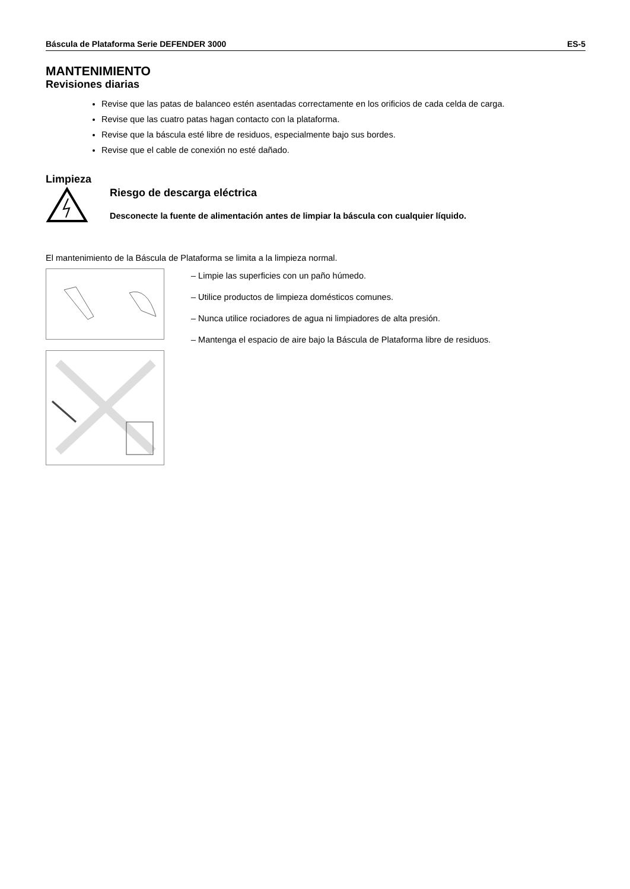Báscula de Plataforma Serie DEFENDER 3000 ES-5
MANTENIMIENTO
Revisiones diarias
Revise que las patas de balanceo estén asentadas correctamente en los orificios de cada celda de carga.
Revise que las cuatro patas hagan contacto con la plataforma.
Revise que la báscula esté libre de residuos, especialmente bajo sus bordes.
Revise que el cable de conexión no esté dañado.
Limpieza
Riesgo de descarga eléctrica
Desconecte la fuente de alimentación antes de limpiar la báscula con cualquier líquido.
El mantenimiento de la Báscula de Plataforma se limita a la limpieza normal.
– Limpie las superficies con un paño húmedo.
– Utilice productos de limpieza domésticos comunes.
– Nunca utilice rociadores de agua ni limpiadores de alta presión.
– Mantenga el espacio de aire bajo la Báscula de Plataforma libre de residuos.